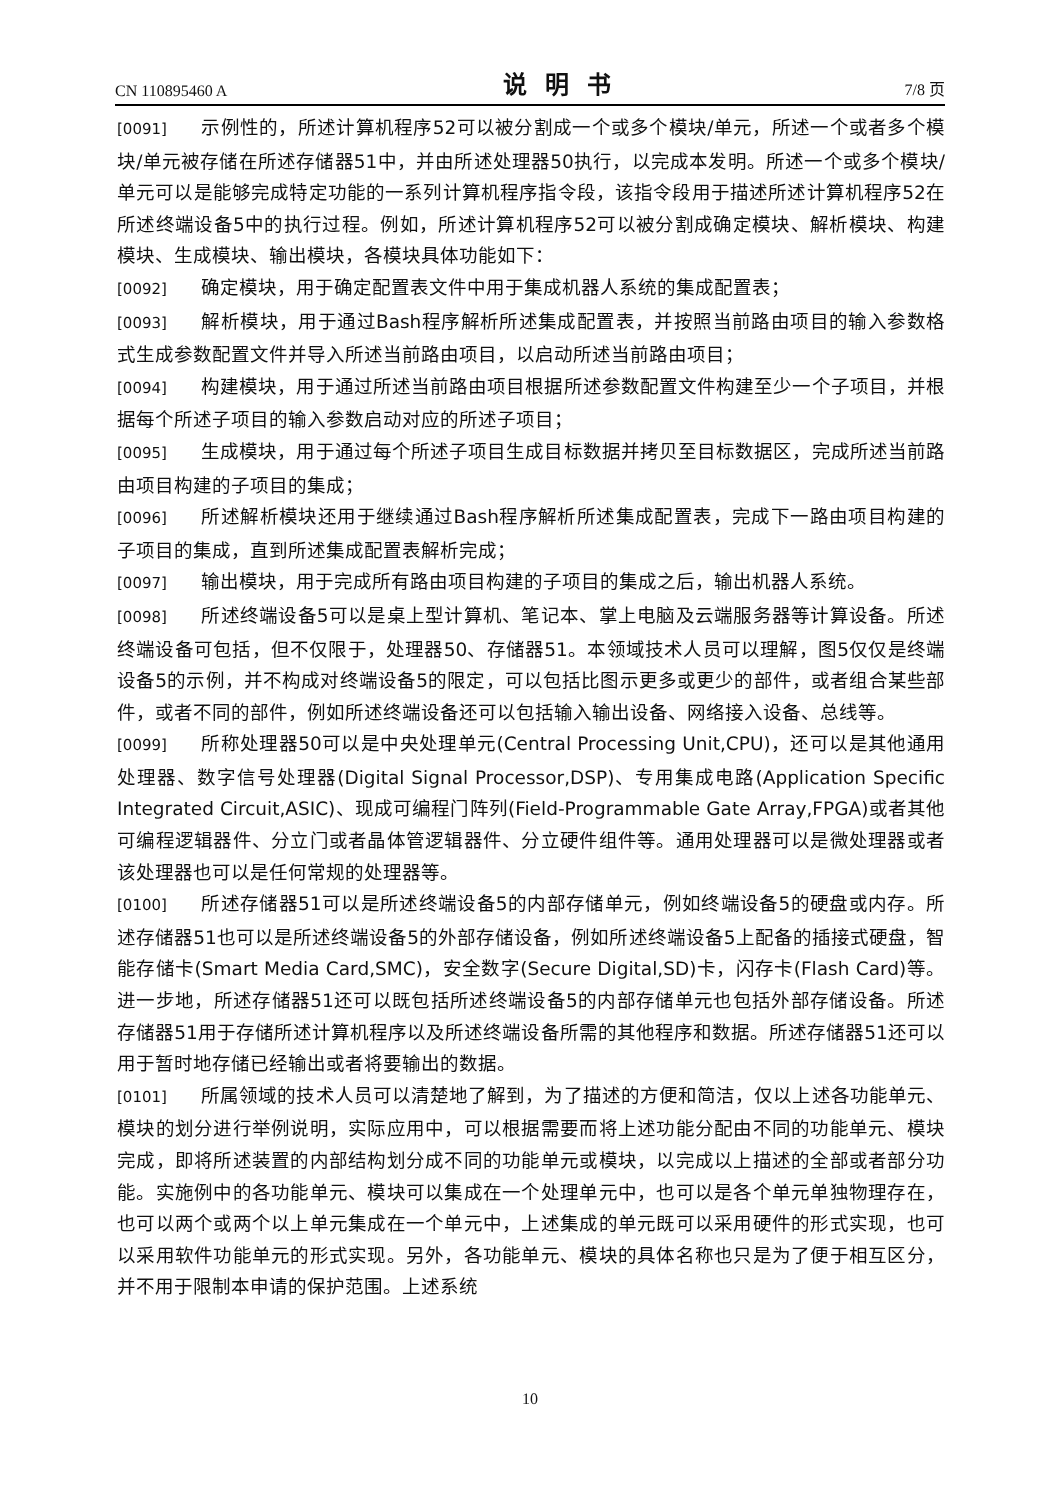CN 110895460 A 说明书 7/8 页
[0091] 示例性的，所述计算机程序52可以被分割成一个或多个模块/单元，所述一个或者多个模块/单元被存储在所述存储器51中，并由所述处理器50执行，以完成本发明。所述一个或多个模块/单元可以是能够完成特定功能的一系列计算机程序指令段，该指令段用于描述所述计算机程序52在所述终端设备5中的执行过程。例如，所述计算机程序52可以被分割成确定模块、解析模块、构建模块、生成模块、输出模块，各模块具体功能如下：
[0092] 确定模块，用于确定配置表文件中用于集成机器人系统的集成配置表；
[0093] 解析模块，用于通过Bash程序解析所述集成配置表，并按照当前路由项目的输入参数格式生成参数配置文件并导入所述当前路由项目，以启动所述当前路由项目；
[0094] 构建模块，用于通过所述当前路由项目根据所述参数配置文件构建至少一个子项目，并根据每个所述子项目的输入参数启动对应的所述子项目；
[0095] 生成模块，用于通过每个所述子项目生成目标数据并拷贝至目标数据区，完成所述当前路由项目构建的子项目的集成；
[0096] 所述解析模块还用于继续通过Bash程序解析所述集成配置表，完成下一路由项目构建的子项目的集成，直到所述集成配置表解析完成；
[0097] 输出模块，用于完成所有路由项目构建的子项目的集成之后，输出机器人系统。
[0098] 所述终端设备5可以是桌上型计算机、笔记本、掌上电脑及云端服务器等计算设备。所述终端设备可包括，但不仅限于，处理器50、存储器51。本领域技术人员可以理解，图5仅仅是终端设备5的示例，并不构成对终端设备5的限定，可以包括比图示更多或更少的部件，或者组合某些部件，或者不同的部件，例如所述终端设备还可以包括输入输出设备、网络接入设备、总线等。
[0099] 所称处理器50可以是中央处理单元(Central Processing Unit,CPU)，还可以是其他通用处理器、数字信号处理器(Digital Signal Processor,DSP)、专用集成电路(Application Specific Integrated Circuit,ASIC)、现成可编程门阵列(Field-Programmable Gate Array,FPGA)或者其他可编程逻辑器件、分立门或者晶体管逻辑器件、分立硬件组件等。通用处理器可以是微处理器或者该处理器也可以是任何常规的处理器等。
[0100] 所述存储器51可以是所述终端设备5的内部存储单元，例如终端设备5的硬盘或内存。所述存储器51也可以是所述终端设备5的外部存储设备，例如所述终端设备5上配备的插接式硬盘，智能存储卡(Smart Media Card,SMC)，安全数字(Secure Digital,SD)卡，闪存卡(Flash Card)等。进一步地，所述存储器51还可以既包括所述终端设备5的内部存储单元也包括外部存储设备。所述存储器51用于存储所述计算机程序以及所述终端设备所需的其他程序和数据。所述存储器51还可以用于暂时地存储已经输出或者将要输出的数据。
[0101] 所属领域的技术人员可以清楚地了解到，为了描述的方便和简洁，仅以上述各功能单元、模块的划分进行举例说明，实际应用中，可以根据需要而将上述功能分配由不同的功能单元、模块完成，即将所述装置的内部结构划分成不同的功能单元或模块，以完成以上描述的全部或者部分功能。实施例中的各功能单元、模块可以集成在一个处理单元中，也可以是各个单元单独物理存在，也可以两个或两个以上单元集成在一个单元中，上述集成的单元既可以采用硬件的形式实现，也可以采用软件功能单元的形式实现。另外，各功能单元、模块的具体名称也只是为了便于相互区分，并不用于限制本申请的保护范围。上述系统
10